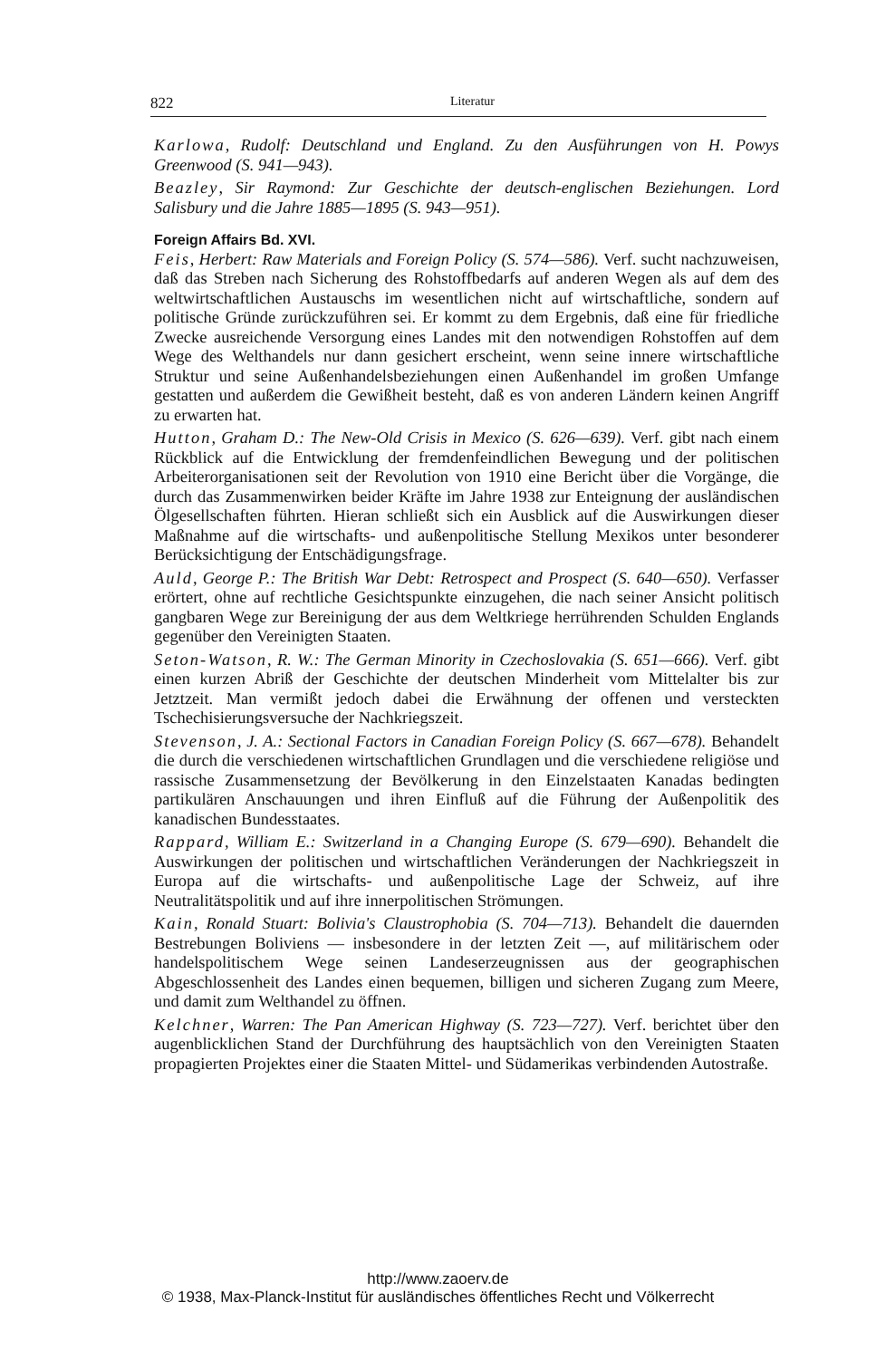822 Literatur
Karlowa, Rudolf: Deutschland und England. Zu den Ausführungen von H. Powys Greenwood (S. 941—943).
Beazley, Sir Raymond: Zur Geschichte der deutsch-englischen Beziehungen. Lord Salisbury und die Jahre 1885—1895 (S. 943—951).
Foreign Affairs Bd. XVI.
Feis, Herbert: Raw Materials and Foreign Policy (S. 574—586). Verf. sucht nachzuweisen, daß das Streben nach Sicherung des Rohstoffbedarfs auf anderen Wegen als auf dem des weltwirtschaftlichen Austauschs im wesentlichen nicht auf wirtschaftliche, sondern auf politische Gründe zurückzuführen sei. Er kommt zu dem Ergebnis, daß eine für friedliche Zwecke ausreichende Versorgung eines Landes mit den notwendigen Rohstoffen auf dem Wege des Welthandels nur dann gesichert erscheint, wenn seine innere wirtschaftliche Struktur und seine Außenhandelsbeziehungen einen Außenhandel im großen Umfange gestatten und außerdem die Gewißheit besteht, daß es von anderen Ländern keinen Angriff zu erwarten hat.
Hutton, Graham D.: The New-Old Crisis in Mexico (S. 626—639). Verf. gibt nach einem Rückblick auf die Entwicklung der fremdenfeindlichen Bewegung und der politischen Arbeiterorganisationen seit der Revolution von 1910 eine Bericht über die Vorgänge, die durch das Zusammenwirken beider Kräfte im Jahre 1938 zur Enteignung der ausländischen Ölgesellschaften führten. Hieran schließt sich ein Ausblick auf die Auswirkungen dieser Maßnahme auf die wirtschafts- und außenpolitische Stellung Mexikos unter besonderer Berücksichtigung der Entschädigungsfrage.
Auld, George P.: The British War Debt: Retrospect and Prospect (S. 640—650). Verfasser erörtert, ohne auf rechtliche Gesichtspunkte einzugehen, die nach seiner Ansicht politisch gangbaren Wege zur Bereinigung der aus dem Weltkriege herrührenden Schulden Englands gegenüber den Vereinigten Staaten.
Seton-Watson, R. W.: The German Minority in Czechoslovakia (S. 651—666). Verf. gibt einen kurzen Abriß der Geschichte der deutschen Minderheit vom Mittelalter bis zur Jetztzeit. Man vermißt jedoch dabei die Erwähnung der offenen und versteckten Tschechisierungsversuche der Nachkriegszeit.
Stevenson, J. A.: Sectional Factors in Canadian Foreign Policy (S. 667—678). Behandelt die durch die verschiedenen wirtschaftlichen Grundlagen und die verschiedene religiöse und rassische Zusammensetzung der Bevölkerung in den Einzelstaaten Kanadas bedingten partikulären Anschauungen und ihren Einfluß auf die Führung der Außenpolitik des kanadischen Bundesstaates.
Rappard, William E.: Switzerland in a Changing Europe (S. 679—690). Behandelt die Auswirkungen der politischen und wirtschaftlichen Veränderungen der Nachkriegszeit in Europa auf die wirtschafts- und außenpolitische Lage der Schweiz, auf ihre Neutralitätspolitik und auf ihre innerpolitischen Strömungen.
Kain, Ronald Stuart: Bolivia's Claustrophobia (S. 704—713). Behandelt die dauernden Bestrebungen Boliviens — insbesondere in der letzten Zeit —, auf militärischem oder handelspolitischem Wege seinen Landeserzeugnissen aus der geographischen Abgeschlossenheit des Landes einen bequemen, billigen und sicheren Zugang zum Meere, und damit zum Welthandel zu öffnen.
Kelchner, Warren: The Pan American Highway (S. 723—727). Verf. berichtet über den augenblicklichen Stand der Durchführung des hauptsächlich von den Vereinigten Staaten propagierten Projektes einer die Staaten Mittel- und Südamerikas verbindenden Autostraße.
http://www.zaoerv.de
© 1938, Max-Planck-Institut für ausländisches öffentliches Recht und Völkerrecht